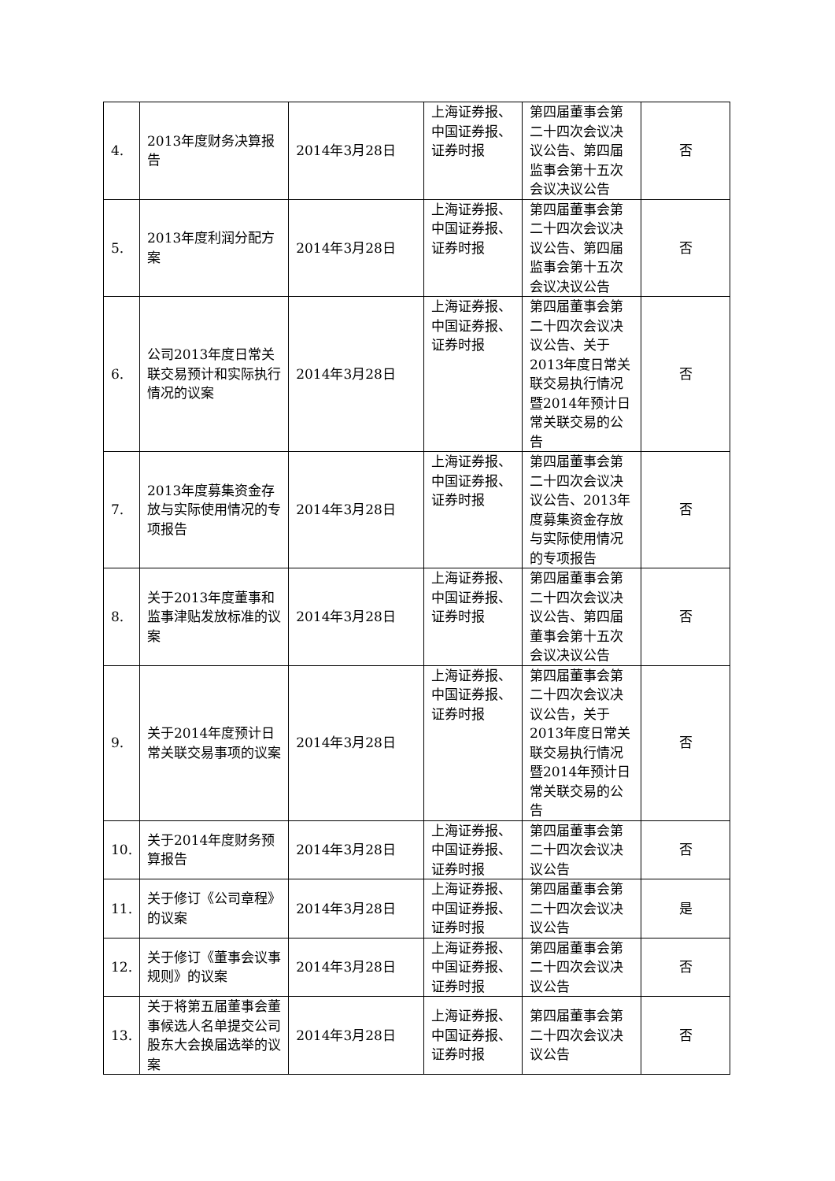| 4. | 2013年度财务决算报告 | 2014年3月28日 | 上海证券报、中国证券报、证券时报 | 第四届董事会第二十四次会议决议公告、第四届监事会第十五次会议决议公告 | 否 |
| 5. | 2013年度利润分配方案 | 2014年3月28日 | 上海证券报、中国证券报、证券时报 | 第四届董事会第二十四次会议决议公告、第四届监事会第十五次会议决议公告 | 否 |
| 6. | 公司2013年度日常关联交易预计和实际执行情况的议案 | 2014年3月28日 | 上海证券报、中国证券报、证券时报 | 第四届董事会第二十四次会议决议公告、关于2013年度日常关联交易执行情况暨2014年预计日常关联交易的公告 | 否 |
| 7. | 2013年度募集资金存放与实际使用情况的专项报告 | 2014年3月28日 | 上海证券报、中国证券报、证券时报 | 第四届董事会第二十四次会议决议公告、2013年度募集资金存放与实际使用情况的专项报告 | 否 |
| 8. | 关于2013年度董事和监事津贴发放标准的议案 | 2014年3月28日 | 上海证券报、中国证券报、证券时报 | 第四届董事会第二十四次会议决议公告、第四届董事会第十五次会议决议公告 | 否 |
| 9. | 关于2014年度预计日常关联交易事项的议案 | 2014年3月28日 | 上海证券报、中国证券报、证券时报 | 第四届董事会第二十四次会议决议公告，关于2013年度日常关联交易执行情况暨2014年预计日常关联交易的公告 | 否 |
| 10. | 关于2014年度财务预算报告 | 2014年3月28日 | 上海证券报、中国证券报、证券时报 | 第四届董事会第二十四次会议决议公告 | 否 |
| 11. | 关于修订《公司章程》的议案 | 2014年3月28日 | 上海证券报、中国证券报、证券时报 | 第四届董事会第二十四次会议决议公告 | 是 |
| 12. | 关于修订《董事会议事规则》的议案 | 2014年3月28日 | 上海证券报、中国证券报、证券时报 | 第四届董事会第二十四次会议决议公告 | 否 |
| 13. | 关于将第五届董事会董事候选人名单提交公司股东大会换届选举的议案 | 2014年3月28日 | 上海证券报、中国证券报、证券时报 | 第四届董事会第二十四次会议决议公告 | 否 |